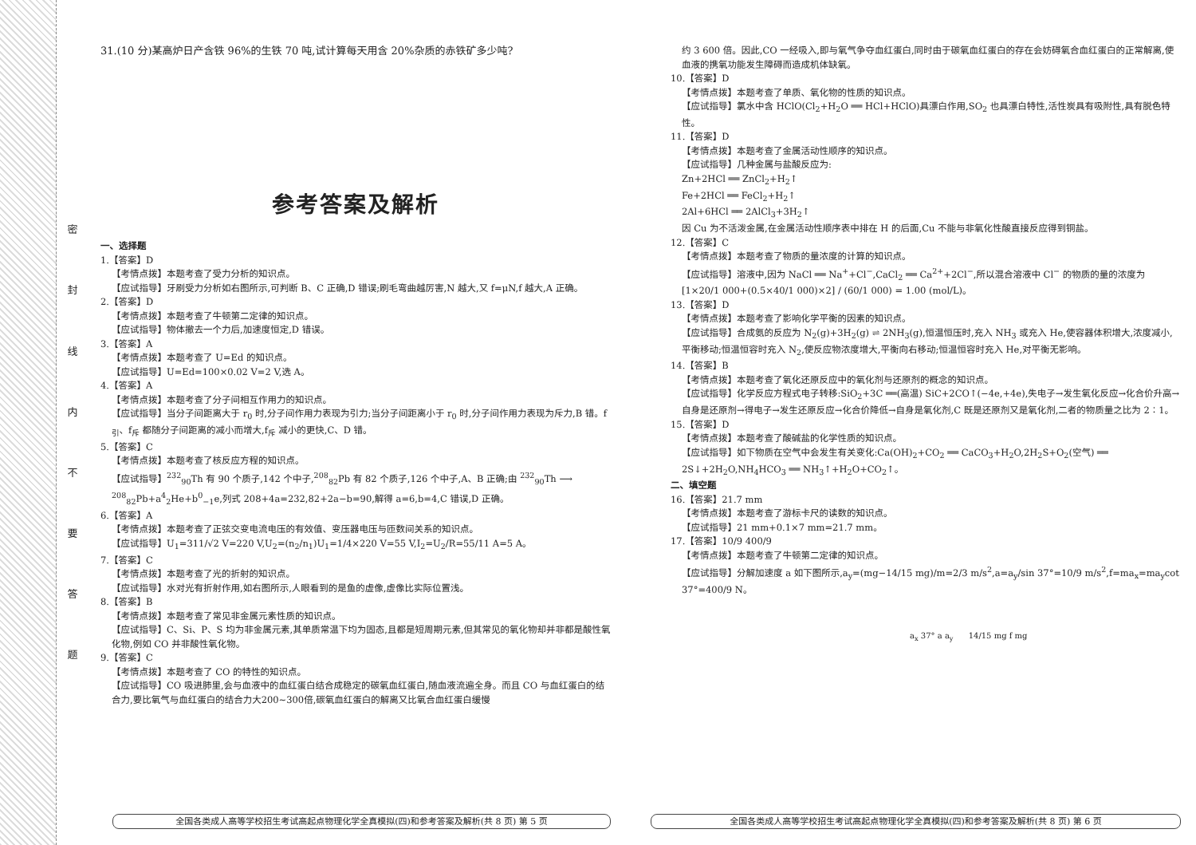密封线内不要答题
31.(10 分)某高炉日产含铁 96%的生铁 70 吨,试计算每天用含 20%杂质的赤铁矿多少吨?
参考答案及解析
一、选择题
1.【答案】D
【考情点拨】本题考查了受力分析的知识点。
【应试指导】牙刷受力分析如右图所示,可判断 B、C 正确,D 错误;刷毛弯曲越厉害,N 越大,又 f=μN,f 越大,A 正确。
2.【答案】D
【考情点拨】本题考查了牛顿第二定律的知识点。
【应试指导】物体撤去一个力后,加速度恒定,D 错误。
3.【答案】A
【考情点拨】本题考查了 U=Ed 的知识点。
【应试指导】U=Ed=100×0.02 V=2 V,选 A。
4.【答案】A
【考情点拨】本题考查了分子间相互作用力的知识点。
【应试指导】当分子间距离大于 r<sub>0</sub> 时,分子间作用力表现为引力;当分子间距离小于 r<sub>0</sub> 时,分子间作用力表现为斥力,B 错。f<sub>引</sub>、f<sub>斥</sub> 都随分子间距离的减小而增大,f<sub>斥</sub> 减小的更快,C、D 错。
5.【答案】C
【考情点拨】本题考查了核反应方程的知识点。
【应试指导】<sup>232</sup><sub>90</sub>Th 有 90 个质子,142 个中子,<sup>208</sup><sub>82</sub>Pb 有 82 个质子,126 个中子,A、B 正确;由 <sup>232</sup><sub>90</sub>Th ⟶ <sup>208</sup><sub>82</sub>Pb+a<sup>4</sup><sub>2</sub>He+b<sup>0</sup><sub>−1</sub>e,列式 208+4a=232,82+2a−b=90,解得 a=6,b=4,C 错误,D 正确。
6.【答案】A
【考情点拨】本题考查了正弦交变电流电压的有效值、变压器电压与匝数间关系的知识点。
【应试指导】U<sub>1</sub>=311/√2 V=220 V,U<sub>2</sub>=(n<sub>2</sub>/n<sub>1</sub>)U<sub>1</sub>=1/4×220 V=55 V,I<sub>2</sub>=U<sub>2</sub>/R=55/11 A=5 A。
7.【答案】C
【考情点拨】本题考查了光的折射的知识点。
【应试指导】水对光有折射作用,如右图所示,人眼看到的是鱼的虚像,虚像比实际位置浅。
8.【答案】B
【考情点拨】本题考查了常见非金属元素性质的知识点。
【应试指导】C、Si、P、S 均为非金属元素,其单质常温下均为固态,且都是短周期元素,但其常见的氧化物却并非都是酸性氧化物,例如 CO 并非酸性氧化物。
9.【答案】C
【考情点拨】本题考查了 CO 的特性的知识点。
【应试指导】CO 吸进肺里,会与血液中的血红蛋白结合成稳定的碳氧血红蛋白,随血液流遍全身。而且 CO 与血红蛋白的结合力,要比氧气与血红蛋白的结合力大200~300倍,碳氧血红蛋白的解离又比氧合血红蛋白缓慢
全国各类成人高等学校招生考试高起点物理化学全真模拟(四)和参考答案及解析(共 8 页) 第 5 页
约 3 600 倍。因此,CO 一经吸入,即与氧气争夺血红蛋白,同时由于碳氧血红蛋白的存在会妨碍氧合血红蛋白的正常解离,使血液的携氧功能发生障碍而造成机体缺氧。
10.【答案】D
【考情点拨】本题考查了单质、氧化物的性质的知识点。
【应试指导】氯水中含 HClO(Cl<sub>2</sub>+H<sub>2</sub>O ══ HCl+HClO)具漂白作用,SO<sub>2</sub> 也具漂白特性,活性炭具有吸附性,具有脱色特性。
11.【答案】D
【考情点拨】本题考查了金属活动性顺序的知识点。
【应试指导】几种金属与盐酸反应为:
Zn+2HCl ══ ZnCl<sub>2</sub>+H<sub>2</sub>↑
Fe+2HCl ══ FeCl<sub>2</sub>+H<sub>2</sub>↑
2Al+6HCl ══ 2AlCl<sub>3</sub>+3H<sub>2</sub>↑
因 Cu 为不活泼金属,在金属活动性顺序表中排在 H 的后面,Cu 不能与非氧化性酸直接反应得到铜盐。
12.【答案】C
【考情点拨】本题考查了物质的量浓度的计算的知识点。
【应试指导】溶液中,因为 NaCl ══ Na<sup>+</sup>+Cl<sup>−</sup>,CaCl<sub>2</sub> ══ Ca<sup>2+</sup>+2Cl<sup>−</sup>,所以混合溶液中 Cl<sup>−</sup> 的物质的量的浓度为 [1×20/1 000+(0.5×40/1 000)×2] / (60/1 000) = 1.00 (mol/L)。
13.【答案】D
【考情点拨】本题考查了影响化学平衡的因素的知识点。
【应试指导】合成氨的反应为 N<sub>2</sub>(g)+3H<sub>2</sub>(g) ⇌ 2NH<sub>3</sub>(g),恒温恒压时,充入 NH<sub>3</sub> 或充入 He,使容器体积增大,浓度减小,平衡移动;恒温恒容时充入 N<sub>2</sub>,使反应物浓度增大,平衡向右移动;恒温恒容时充入 He,对平衡无影响。
14.【答案】B
【考情点拨】本题考查了氧化还原反应中的氧化剂与还原剂的概念的知识点。
【应试指导】化学反应方程式电子转移:SiO<sub>2</sub>+3C ══(高温) SiC+2CO↑(−4e,+4e),失电子→发生氧化反应→化合价升高→自身是还原剂→得电子→发生还原反应→化合价降低→自身是氧化剂,C 既是还原剂又是氧化剂,二者的物质量之比为 2∶1。
15.【答案】D
【考情点拨】本题考查了酸碱盐的化学性质的知识点。
【应试指导】如下物质在空气中会发生有关变化:Ca(OH)<sub>2</sub>+CO<sub>2</sub> ══ CaCO<sub>3</sub>+H<sub>2</sub>O,2H<sub>2</sub>S+O<sub>2</sub>(空气) ══ 2S↓+2H<sub>2</sub>O,NH<sub>4</sub>HCO<sub>3</sub> ══ NH<sub>3</sub>↑+H<sub>2</sub>O+CO<sub>2</sub>↑。
二、填空题
16.【答案】21.7 mm
【考情点拨】本题考查了游标卡尺的读数的知识点。
【应试指导】21 mm+0.1×7 mm=21.7 mm。
17.【答案】10/9 400/9
【考情点拨】本题考查了牛顿第二定律的知识点。
【应试指导】分解加速度 a 如下图所示,a<sub>y</sub>=(mg−14/15 mg)/m=2/3 m/s<sup>2</sup>,a=a<sub>y</sub>/sin 37°=10/9 m/s<sup>2</sup>,f=ma<sub>x</sub>=ma<sub>y</sub>cot 37°=400/9 N。
a<sub>x</sub> 37° a a<sub>y</sub> 14/15 mg f mg
全国各类成人高等学校招生考试高起点物理化学全真模拟(四)和参考答案及解析(共 8 页) 第 6 页